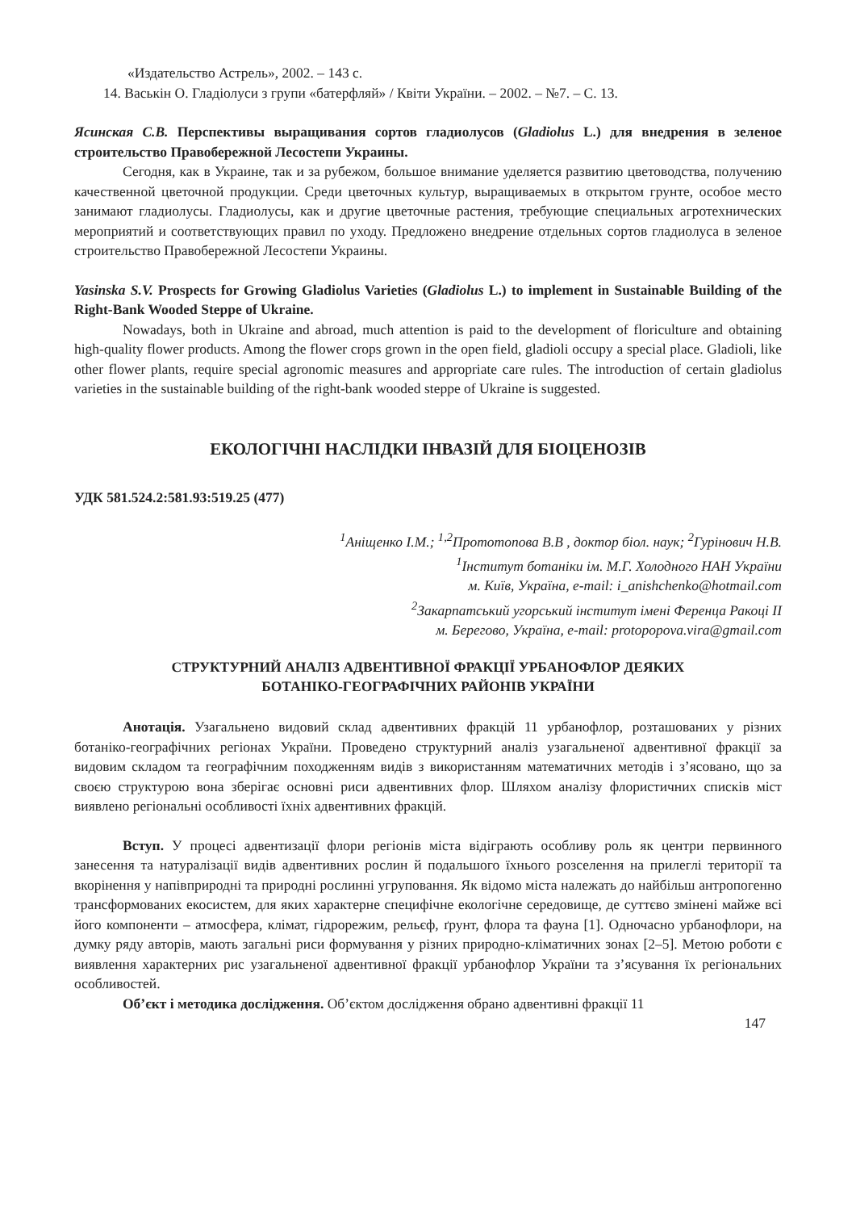«Издательство Астрель», 2002. – 143 с.
14. Васькін О. Гладіолуси з групи «батерфляй» / Квіти України. – 2002. – №7. – С. 13.
Ясинская С.В. Перспективы выращивания сортов гладиолусов (Gladiolus L.) для внедрения в зеленое строительство Правобережной Лесостепи Украины.
Сегодня, как в Украине, так и за рубежом, большое внимание уделяется развитию цветоводства, получению качественной цветочной продукции. Среди цветочных культур, выращиваемых в открытом грунте, особое место занимают гладиолусы. Гладиолусы, как и другие цветочные растения, требующие специальных агротехнических мероприятий и соответствующих правил по уходу. Предложено внедрение отдельных сортов гладиолуса в зеленое строительство Правобережной Лесостепи Украины.
Yasinska S.V. Prospects for Growing Gladiolus Varieties (Gladiolus L.) to implement in Sustainable Building of the Right-Bank Wooded Steppe of Ukraine.
Nowadays, both in Ukraine and abroad, much attention is paid to the development of floriculture and obtaining high-quality flower products. Among the flower crops grown in the open field, gladioli occupy a special place. Gladioli, like other flower plants, require special agronomic measures and appropriate care rules. The introduction of certain gladiolus varieties in the sustainable building of the right-bank wooded steppe of Ukraine is suggested.
ЕКОЛОГІЧНІ НАСЛІДКИ ІНВАЗІЙ ДЛЯ БІОЦЕНОЗІВ
УДК 581.524.2:581.93:519.25 (477)
<sup>1</sup> Аніщенко І.М.; <sup>1,2</sup>Прототопова В.В , доктор біол. наук; <sup>2</sup>Гурінович Н.В.
<sup>1</sup> Інститут ботаніки ім. М.Г. Холодного НАН України
м. Київ, Україна, e-mail: i_anishchenko@hotmail.com
<sup>2</sup> Закарпатський угорський інститут імені Ференца Ракоці ІІ
м. Берегово, Україна, e-mail: protopopova.vira@gmail.com
СТРУКТУРНИЙ АНАЛІЗ АДВЕНТИВНОЇ ФРАКЦІЇ УРБАНОФЛОР ДЕЯКИХ
БОТАНІКО-ГЕОГРАФІЧНИХ РАЙОНІВ УКРАЇНИ
Анотація. Узагальнено видовий склад адвентивних фракцій 11 урбанофлор, розташованих у різних ботаніко-географічних регіонах України. Проведено структурний аналіз узагальненої адвентивної фракції за видовим складом та географічним походженням видів з використанням математичних методів і з’ясовано, що за своєю структурою вона зберігає основні риси адвентивних флор. Шляхом аналізу флористичних списків міст виявлено регіональні особливості їхніх адвентивних фракцій.
Вступ. У процесі адвентизації флори регіонів міста відіграють особливу роль як центри первинного занесення та натуралізації видів адвентивних рослин й подальшого їхнього розселення на прилеглі території та вкорінення у напівприродні та природні рослинні угруповання. Як відомо міста належать до найбільш антропогенно трансформованих екосистем, для яких характерне специфічне екологічне середовище, де суттєво змінені майже всі його компоненти – атмосфера, клімат, гідрорежим, рельєф, ґрунт, флора та фауна [1]. Одночасно урбанофлори, на думку ряду авторів, мають загальні риси формування у різних природно-кліматичних зонах [2–5]. Метою роботи є виявлення характерних рис узагальненої адвентивної фракції урбанофлор України та з’ясування їх регіональних особливостей.
Об’єкт і методика дослідження. Об’єктом дослідження обрано адвентивні фракції 11
147